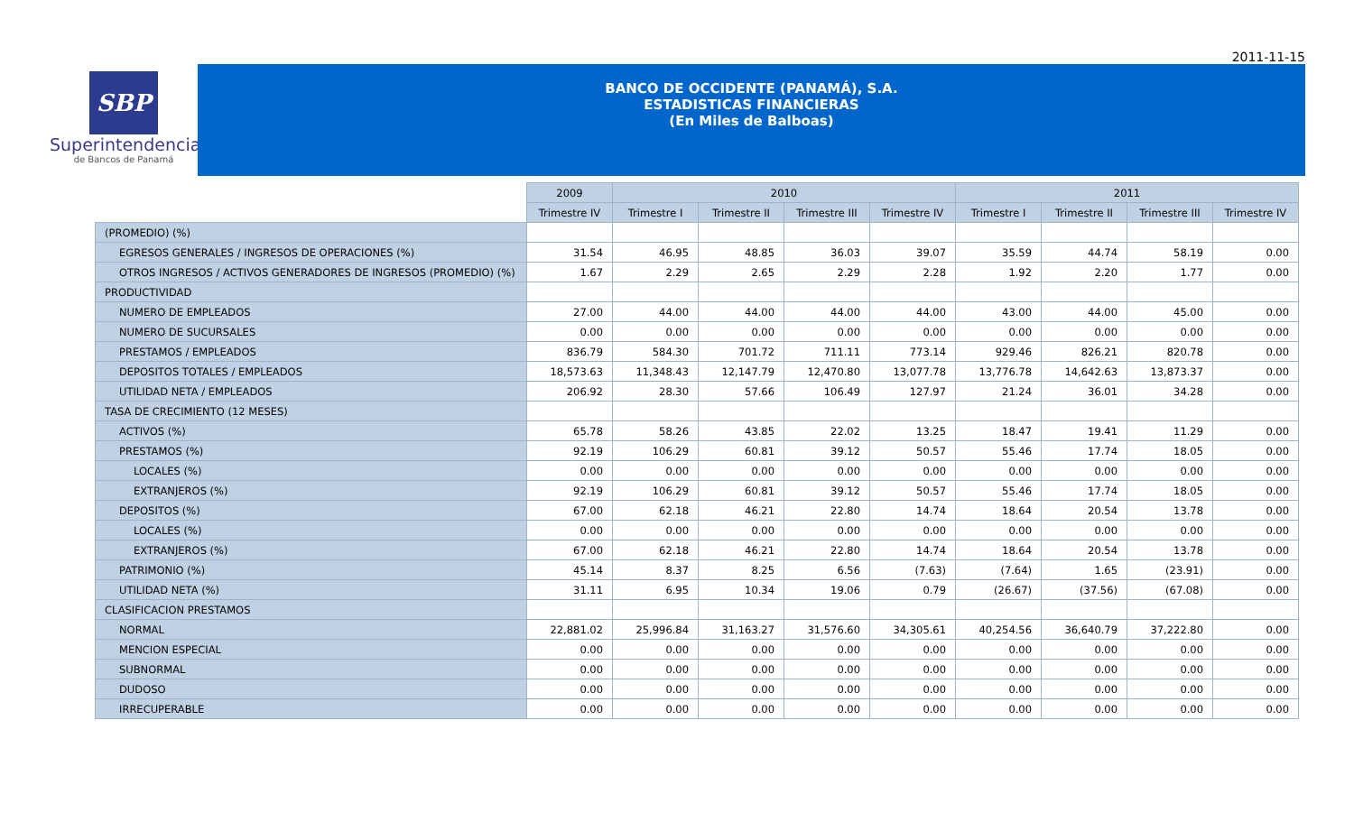2011-11-15
SBP
Superintendencia
de Bancos de Panamá
BANCO DE OCCIDENTE (PANAMÁ), S.A.
ESTADISTICAS FINANCIERAS
(En Miles de Balboas)
| | 2009 | 2010 | | | | 2011 | | | |
| | Trimestre IV | Trimestre I | Trimestre II | Trimestre III | Trimestre IV | Trimestre I | Trimestre II | Trimestre III | Trimestre IV |
| (PROMEDIO) (%) | | | | | | | | | |
| EGRESOS GENERALES / INGRESOS DE OPERACIONES (%) | 31.54 | 46.95 | 48.85 | 36.03 | 39.07 | 35.59 | 44.74 | 58.19 | 0.00 |
| OTROS INGRESOS / ACTIVOS GENERADORES DE INGRESOS (PROMEDIO) (%) | 1.67 | 2.29 | 2.65 | 2.29 | 2.28 | 1.92 | 2.20 | 1.77 | 0.00 |
| PRODUCTIVIDAD | | | | | | | | | |
| NUMERO DE EMPLEADOS | 27.00 | 44.00 | 44.00 | 44.00 | 44.00 | 43.00 | 44.00 | 45.00 | 0.00 |
| NUMERO DE SUCURSALES | 0.00 | 0.00 | 0.00 | 0.00 | 0.00 | 0.00 | 0.00 | 0.00 | 0.00 |
| PRESTAMOS / EMPLEADOS | 836.79 | 584.30 | 701.72 | 711.11 | 773.14 | 929.46 | 826.21 | 820.78 | 0.00 |
| DEPOSITOS TOTALES / EMPLEADOS | 18,573.63 | 11,348.43 | 12,147.79 | 12,470.80 | 13,077.78 | 13,776.78 | 14,642.63 | 13,873.37 | 0.00 |
| UTILIDAD NETA / EMPLEADOS | 206.92 | 28.30 | 57.66 | 106.49 | 127.97 | 21.24 | 36.01 | 34.28 | 0.00 |
| TASA DE CRECIMIENTO (12 MESES) | | | | | | | | | |
| ACTIVOS (%) | 65.78 | 58.26 | 43.85 | 22.02 | 13.25 | 18.47 | 19.41 | 11.29 | 0.00 |
| PRESTAMOS (%) | 92.19 | 106.29 | 60.81 | 39.12 | 50.57 | 55.46 | 17.74 | 18.05 | 0.00 |
| LOCALES (%) | 0.00 | 0.00 | 0.00 | 0.00 | 0.00 | 0.00 | 0.00 | 0.00 | 0.00 |
| EXTRANJEROS (%) | 92.19 | 106.29 | 60.81 | 39.12 | 50.57 | 55.46 | 17.74 | 18.05 | 0.00 |
| DEPOSITOS (%) | 67.00 | 62.18 | 46.21 | 22.80 | 14.74 | 18.64 | 20.54 | 13.78 | 0.00 |
| LOCALES (%) | 0.00 | 0.00 | 0.00 | 0.00 | 0.00 | 0.00 | 0.00 | 0.00 | 0.00 |
| EXTRANJEROS (%) | 67.00 | 62.18 | 46.21 | 22.80 | 14.74 | 18.64 | 20.54 | 13.78 | 0.00 |
| PATRIMONIO (%) | 45.14 | 8.37 | 8.25 | 6.56 | (7.63) | (7.64) | 1.65 | (23.91) | 0.00 |
| UTILIDAD NETA (%) | 31.11 | 6.95 | 10.34 | 19.06 | 0.79 | (26.67) | (37.56) | (67.08) | 0.00 |
| CLASIFICACION PRESTAMOS | | | | | | | | | |
| NORMAL | 22,881.02 | 25,996.84 | 31,163.27 | 31,576.60 | 34,305.61 | 40,254.56 | 36,640.79 | 37,222.80 | 0.00 |
| MENCION ESPECIAL | 0.00 | 0.00 | 0.00 | 0.00 | 0.00 | 0.00 | 0.00 | 0.00 | 0.00 |
| SUBNORMAL | 0.00 | 0.00 | 0.00 | 0.00 | 0.00 | 0.00 | 0.00 | 0.00 | 0.00 |
| DUDOSO | 0.00 | 0.00 | 0.00 | 0.00 | 0.00 | 0.00 | 0.00 | 0.00 | 0.00 |
| IRRECUPERABLE | 0.00 | 0.00 | 0.00 | 0.00 | 0.00 | 0.00 | 0.00 | 0.00 | 0.00 |